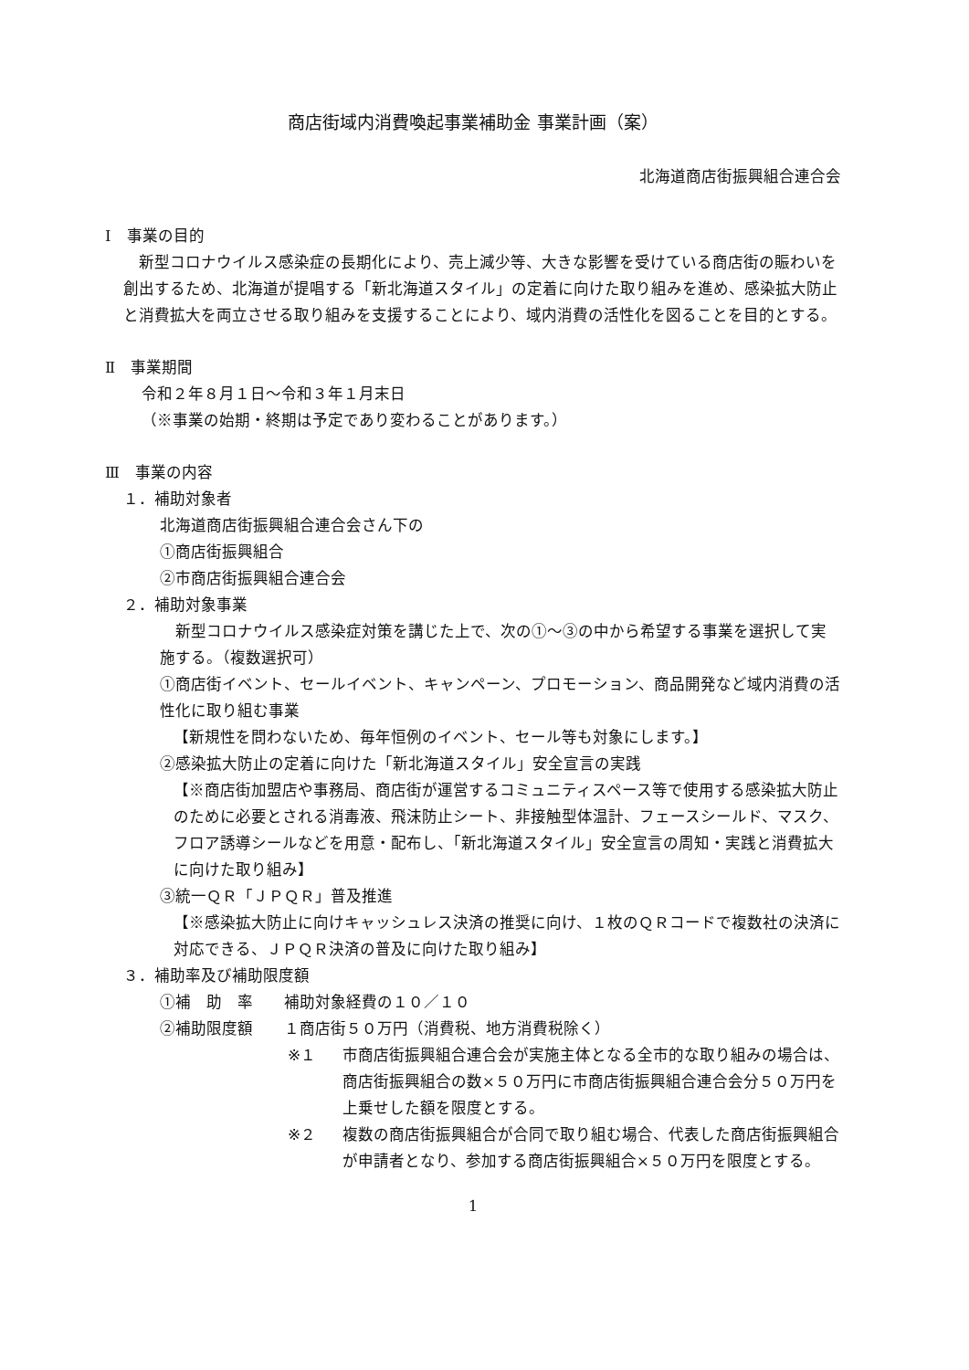商店街域内消費喚起事業補助金 事業計画（案）
北海道商店街振興組合連合会
Ⅰ　事業の目的
　新型コロナウイルス感染症の長期化により、売上減少等、大きな影響を受けている商店街の賑わいを創出するため、北海道が提唱する「新北海道スタイル」の定着に向けた取り組みを進め、感染拡大防止と消費拡大を両立させる取り組みを支援することにより、域内消費の活性化を図ることを目的とする。
Ⅱ　事業期間
令和２年８月１日～令和３年１月末日
（※事業の始期・終期は予定であり変わることがあります。）
Ⅲ　事業の内容
１．補助対象者
北海道商店街振興組合連合会さん下の
①商店街振興組合
②市商店街振興組合連合会
２．補助対象事業
　新型コロナウイルス感染症対策を講じた上で、次の①～③の中から希望する事業を選択して実施する。（複数選択可）
①商店街イベント、セールイベント、キャンペーン、プロモーション、商品開発など域内消費の活性化に取り組む事業
【新規性を問わないため、毎年恒例のイベント、セール等も対象にします。】
②感染拡大防止の定着に向けた「新北海道スタイル」安全宣言の実践
【※商店街加盟店や事務局、商店街が運営するコミュニティスペース等で使用する感染拡大防止のために必要とされる消毒液、飛沫防止シート、非接触型体温計、フェースシールド、マスク、フロア誘導シールなどを用意・配布し、「新北海道スタイル」安全宣言の周知・実践と消費拡大に向けた取り組み】
③統一ＱＲ「ＪＰＱＲ」普及推進
【※感染拡大防止に向けキャッシュレス決済の推奨に向け、１枚のＱＲコードで複数社の決済に対応できる、ＪＰＱＲ決済の普及に向けた取り組み】
３．補助率及び補助限度額
①補　助　率　　補助対象経費の１０／１０
②補助限度額　　１商店街５０万円（消費税、地方消費税除く）
※１ 市商店街振興組合連合会が実施主体となる全市的な取り組みの場合は、商店街振興組合の数×５０万円に市商店街振興組合連合会分５０万円を上乗せした額を限度とする。
※２ 複数の商店街振興組合が合同で取り組む場合、代表した商店街振興組合が申請者となり、参加する商店街振興組合×５０万円を限度とする。
1